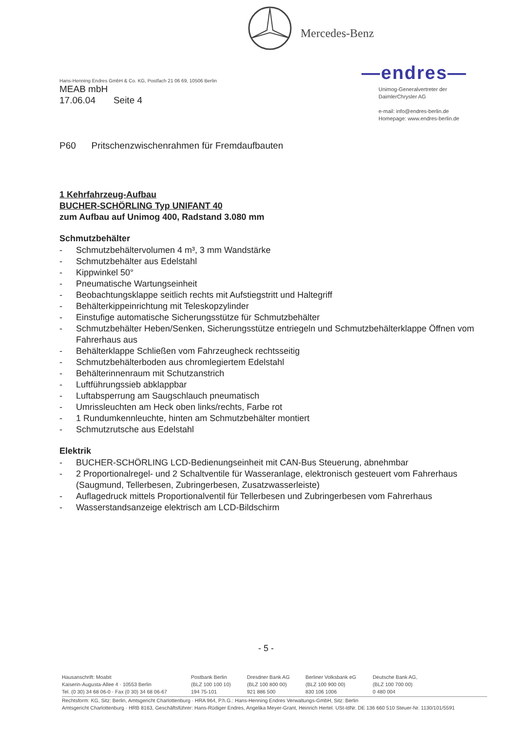Mercedes-Benz
—endres—
Unimog-Generalvertreter der
DaimlerChrysler AG
e-mail: info@endres-berlin.de
Homepage: www.endres-berlin.de
Hans-Henning Endres GmbH & Co. KG, Postfach 21 06 69, 10506 Berlin
MEAB mbH
17.06.04 Seite 4
P60 Pritschenzwischenrahmen für Fremdaufbauten
1 Kehrfahrzeug-Aufbau
BUCHER-SCHÖRLING Typ UNIFANT 40
zum Aufbau auf Unimog 400, Radstand 3.080 mm
Schmutzbehälter
- Schmutzbehältervolumen 4 m³, 3 mm Wandstärke
- Schmutzbehälter aus Edelstahl
- Kippwinkel 50°
- Pneumatische Wartungseinheit
- Beobachtungsklappe seitlich rechts mit Aufstiegstritt und Haltegriff
- Behälterkippeinrichtung mit Teleskopzylinder
- Einstufige automatische Sicherungsstütze für Schmutzbehälter
- Schmutzbehälter Heben/Senken, Sicherungsstütze entriegeln und Schmutzbehälterklappe Öffnen vom Fahrerhaus aus
- Behälterklappe Schließen vom Fahrzeugheck rechtsseitig
- Schmutzbehälterboden aus chromlegiertem Edelstahl
- Behälterinnenraum mit Schutzanstrich
- Luftführungssieb abklappbar
- Luftabsperrung am Saugschlauch pneumatisch
- Umrissleuchten am Heck oben links/rechts, Farbe rot
- 1 Rundumkennleuchte, hinten am Schmutzbehälter montiert
- Schmutzrutsche aus Edelstahl
Elektrik
- BUCHER-SCHÖRLING LCD-Bedienungseinheit mit CAN-Bus Steuerung, abnehmbar
- 2 Proportionalregel- und 2 Schaltventile für Wasseranlage, elektronisch gesteuert vom Fahrerhaus (Saugmund, Tellerbesen, Zubringerbesen, Zusatzwasserleiste)
- Auflagedruck mittels Proportionalventil für Tellerbesen und Zubringerbesen vom Fahrerhaus
- Wasserstandsanzeige elektrisch am LCD-Bildschirm
- 5 -
Hausanschrift: Moabit
Kaiserin-Augusta-Allee 4 · 10553 Berlin
Tel. (0 30) 34 68 06-0 · Fax (0 30) 34 68 06-67
Postbank Berlin
(BLZ 100 100 10)
194 75-101
Dresdner Bank AG
(BLZ 100 800 00)
921 886 500
Berliner Volksbank eG
(BLZ 100 900 00)
830 106 1006
Deutsche Bank AG,
(BLZ 100 700 00)
0 480 004
Rechtsform: KG, Sitz: Berlin, Amtsgericht Charlottenburg · HRA 964, P.h.G.: Hans-Henning Endres Verwaltungs-GmbH, Sitz: Berlin
Amtsgericht Charlottenburg · HRB 8163, Geschäftsführer: Hans-Rüdiger Endres, Angelika Meyer-Grant, Heinrich Hertel. USt-IdNr. DE 136 660 510 Steuer-Nr. 1130/101/5591